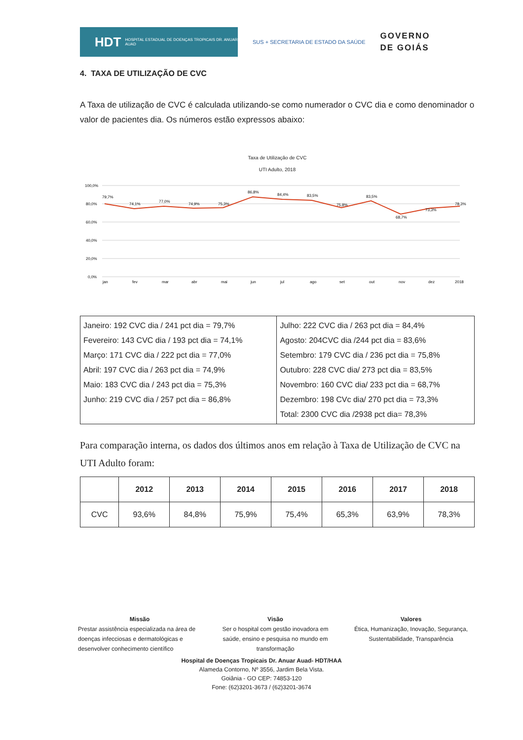HDT HOSPITAL ESTADUAL DE DOENÇAS TROPICAIS DR. ANUAR AUAD
SUS + SECRETARIA DE ESTADO DA SAÚDE
GOVERNO
DE GOIÁS
4. TAXA DE UTILIZAÇÃO DE CVC
A Taxa de utilização de CVC é calculada utilizando-se como numerador o CVC dia e como denominador o valor de pacientes dia. Os números estão expressos abaixo:
Taxa de Utilização de CVC
UTI Adulto, 2018
100,0%
80,0%
60,0%
40,0%
20,0%
0,0%
79,7%
74,1%
77,0%
74,9%
75,3%
86,8%
84,4%
83,5%
75,8%
83,5%
68,7%
73,3%
78,3%
jan
fev
mar
abr
mai
jun
jul
ago
set
out
nov
dez
2018
| Janeiro: 192 CVC dia / 241 pct dia = 79,7% Fevereiro: 143 CVC dia / 193 pct dia = 74,1% Março: 171 CVC dia / 222 pct dia = 77,0% Abril: 197 CVC dia / 263 pct dia = 74,9% Maio: 183 CVC dia / 243 pct dia = 75,3% Junho: 219 CVC dia / 257 pct dia = 86,8% | Julho: 222 CVC dia / 263 pct dia = 84,4% Agosto: 204CVC dia /244 pct dia = 83,6% Setembro: 179 CVC dia / 236 pct dia = 75,8% Outubro: 228 CVC dia/ 273 pct dia = 83,5% Novembro: 160 CVC dia/ 233 pct dia = 68,7% Dezembro: 198 CVc dia/ 270 pct dia = 73,3% Total: 2300 CVC dia /2938 pct dia= 78,3% |
Para comparação interna, os dados dos últimos anos em relação à Taxa de Utilização de CVC na UTI Adulto foram:
| | 2012 | 2013 | 2014 | 2015 | 2016 | 2017 | 2018 |
| --- | --- | --- | --- | --- | --- | --- | --- |
| CVC | 93,6% | 84,8% | 75,9% | 75,4% | 65,3% | 63,9% | 78,3% |
Missão
Prestar assistência especializada na área de doenças infecciosas e dermatológicas e desenvolver conhecimento científico
Visão
Ser o hospital com gestão inovadora em saúde, ensino e pesquisa no mundo em transformação
Valores
Ética, Humanização, Inovação, Segurança, Sustentabilidade, Transparência
Hospital de Doenças Tropicais Dr. Anuar Auad- HDT/HAA
Alameda Contorno, Nº 3556, Jardim Bela Vista.
Goiânia - GO CEP: 74853-120
Fone: (62)3201-3673 / (62)3201-3674